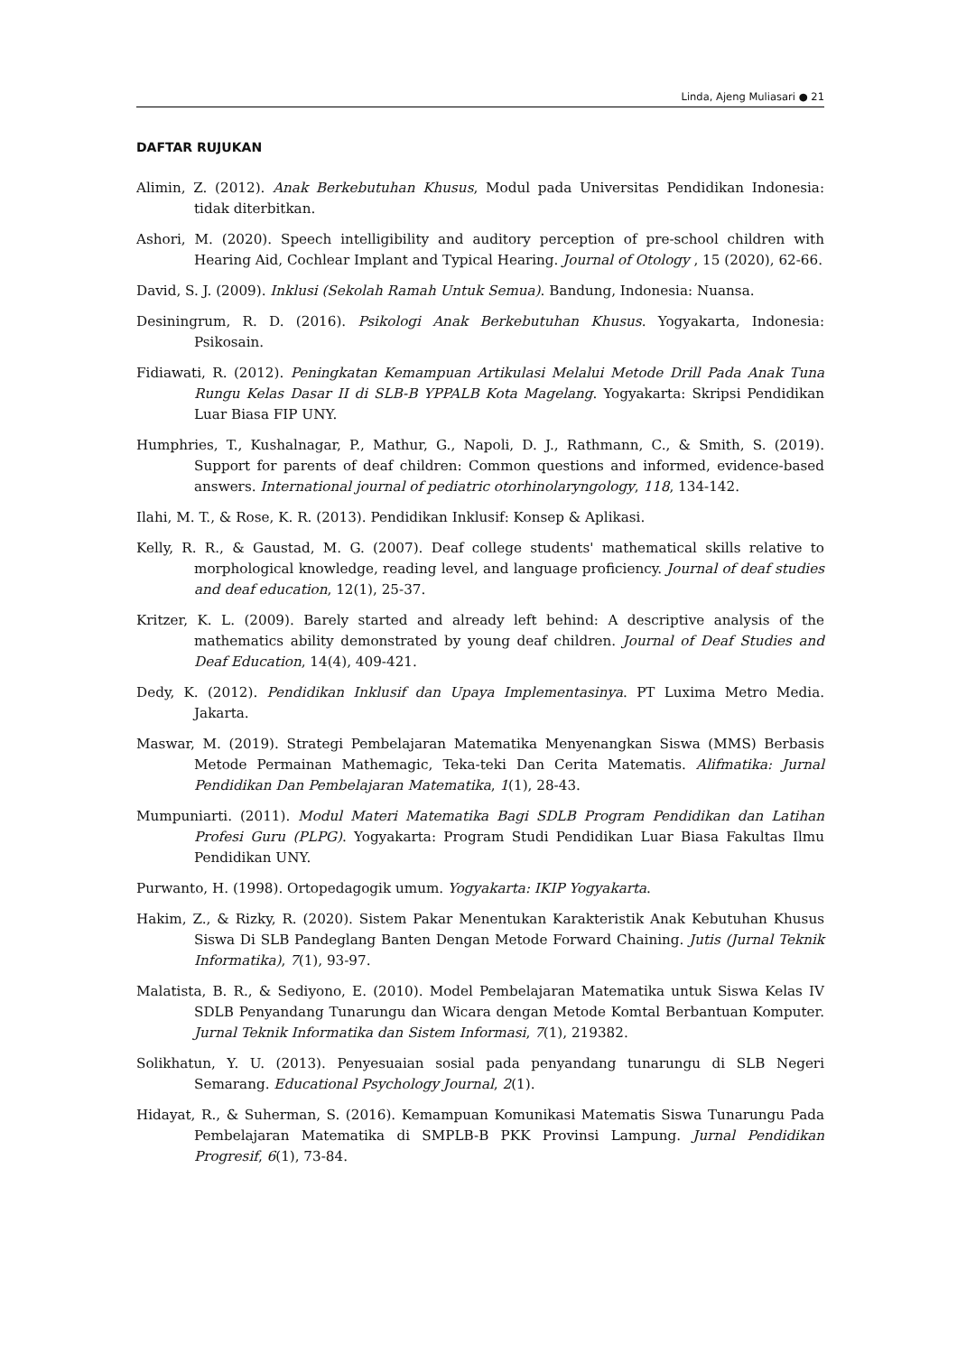Linda, Ajeng Muliasari ● 21
DAFTAR RUJUKAN
Alimin, Z. (2012). Anak Berkebutuhan Khusus, Modul pada Universitas Pendidikan Indonesia: tidak diterbitkan.
Ashori, M. (2020). Speech intelligibility and auditory perception of pre-school children with Hearing Aid, Cochlear Implant and Typical Hearing. Journal of Otology , 15 (2020), 62-66.
David, S. J. (2009). Inklusi (Sekolah Ramah Untuk Semua). Bandung, Indonesia: Nuansa.
Desiningrum, R. D. (2016). Psikologi Anak Berkebutuhan Khusus. Yogyakarta, Indonesia: Psikosain.
Fidiawati, R. (2012). Peningkatan Kemampuan Artikulasi Melalui Metode Drill Pada Anak Tuna Rungu Kelas Dasar II di SLB-B YPPALB Kota Magelang. Yogyakarta: Skripsi Pendidikan Luar Biasa FIP UNY.
Humphries, T., Kushalnagar, P., Mathur, G., Napoli, D. J., Rathmann, C., & Smith, S. (2019). Support for parents of deaf children: Common questions and informed, evidence-based answers. International journal of pediatric otorhinolaryngology, 118, 134-142.
Ilahi, M. T., & Rose, K. R. (2013). Pendidikan Inklusif: Konsep & Aplikasi.
Kelly, R. R., & Gaustad, M. G. (2007). Deaf college students' mathematical skills relative to morphological knowledge, reading level, and language proficiency. Journal of deaf studies and deaf education, 12(1), 25-37.
Kritzer, K. L. (2009). Barely started and already left behind: A descriptive analysis of the mathematics ability demonstrated by young deaf children. Journal of Deaf Studies and Deaf Education, 14(4), 409-421.
Dedy, K. (2012). Pendidikan Inklusif dan Upaya Implementasinya. PT Luxima Metro Media. Jakarta.
Maswar, M. (2019). Strategi Pembelajaran Matematika Menyenangkan Siswa (MMS) Berbasis Metode Permainan Mathemagic, Teka-teki Dan Cerita Matematis. Alifmatika: Jurnal Pendidikan Dan Pembelajaran Matematika, 1(1), 28-43.
Mumpuniarti. (2011). Modul Materi Matematika Bagi SDLB Program Pendidikan dan Latihan Profesi Guru (PLPG). Yogyakarta: Program Studi Pendidikan Luar Biasa Fakultas Ilmu Pendidikan UNY.
Purwanto, H. (1998). Ortopedagogik umum. Yogyakarta: IKIP Yogyakarta.
Hakim, Z., & Rizky, R. (2020). Sistem Pakar Menentukan Karakteristik Anak Kebutuhan Khusus Siswa Di SLB Pandeglang Banten Dengan Metode Forward Chaining. Jutis (Jurnal Teknik Informatika), 7(1), 93-97.
Malatista, B. R., & Sediyono, E. (2010). Model Pembelajaran Matematika untuk Siswa Kelas IV SDLB Penyandang Tunarungu dan Wicara dengan Metode Komtal Berbantuan Komputer. Jurnal Teknik Informatika dan Sistem Informasi, 7(1), 219382.
Solikhatun, Y. U. (2013). Penyesuaian sosial pada penyandang tunarungu di SLB Negeri Semarang. Educational Psychology Journal, 2(1).
Hidayat, R., & Suherman, S. (2016). Kemampuan Komunikasi Matematis Siswa Tunarungu Pada Pembelajaran Matematika di SMPLB-B PKK Provinsi Lampung. Jurnal Pendidikan Progresif, 6(1), 73-84.